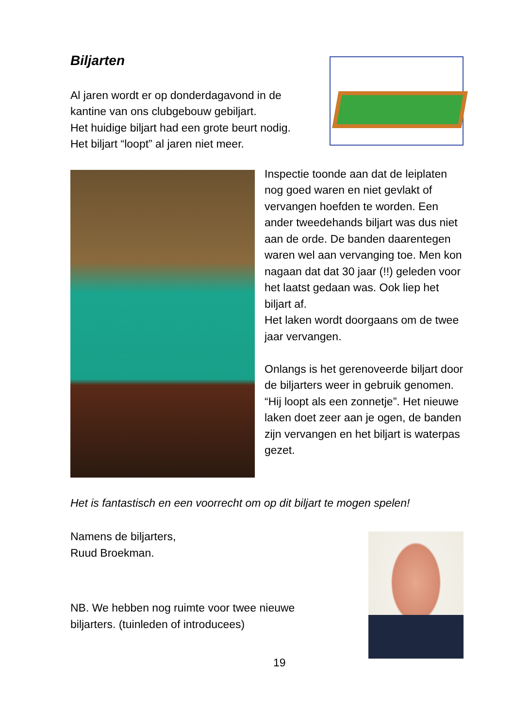Biljarten
Al jaren wordt er op donderdagavond in de
kantine van ons clubgebouw gebiljart.
Het huidige biljart had een grote beurt nodig.
Het biljart “loopt” al jaren niet meer.
Inspectie toonde aan dat de leiplaten nog goed waren en niet gevlakt of vervangen hoefden te worden. Een ander tweedehands biljart was dus niet aan de orde. De banden daarentegen waren wel aan vervanging toe. Men kon nagaan dat dat 30 jaar (!!) geleden voor het laatst gedaan was. Ook liep het biljart af.
Het laken wordt doorgaans om de twee jaar vervangen.
Onlangs is het gerenoveerde biljart door de biljarters weer in gebruik genomen. “Hij loopt als een zonnetje”. Het nieuwe laken doet zeer aan je ogen, de banden zijn vervangen en het biljart is waterpas gezet.
Het is fantastisch en een voorrecht om op dit biljart te mogen spelen!
Namens de biljarters,
Ruud Broekman.
NB. We hebben nog ruimte voor twee nieuwe
biljarters. (tuinleden of introducees)
19